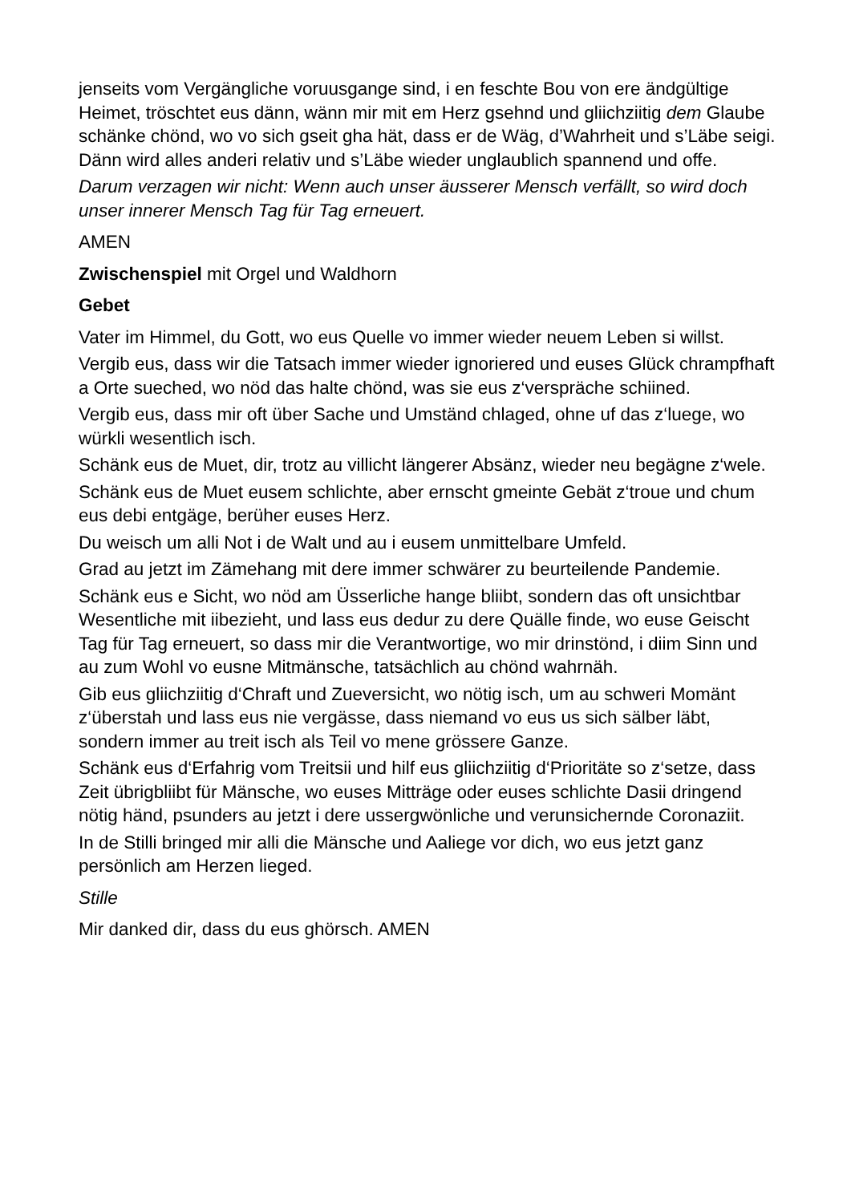jenseits vom Vergängliche voruusgange sind, i en feschte Bou von ere ändgültige Heimet, tröschtet eus dänn, wänn mir mit em Herz gsehnd und gliichziitig dem Glaube schänke chönd, wo vo sich gseit gha hät, dass er de Wäg, d’Wahrheit und s’Läbe seigi. Dänn wird alles anderi relativ und s’Läbe wieder unglaublich spannend und offe.
Darum verzagen wir nicht: Wenn auch unser äusserer Mensch verfällt, so wird doch unser innerer Mensch Tag für Tag erneuert.
AMEN
Zwischenspiel mit Orgel und Waldhorn
Gebet
Vater im Himmel, du Gott, wo eus Quelle vo immer wieder neuem Leben si willst.
Vergib eus, dass wir die Tatsach immer wieder ignoriered und euses Glück chrampfhaft a Orte sueched, wo nöd das halte chönd, was sie eus z‘verspräche schiined.
Vergib eus, dass mir oft über Sache und Umständ chlaged, ohne uf das z‘luege, wo würkli wesentlich isch.
Schänk eus de Muet, dir, trotz au villicht längerer Absänz, wieder neu begägne z‘wele.
Schänk eus de Muet eusem schlichte, aber ernscht gmeinte Gebät z‘troue und chum eus debi entgäge, berüher euses Herz.
Du weisch um alli Not i de Walt und au i eusem unmittelbare Umfeld.
Grad au jetzt im Zämehang mit dere immer schwärer zu beurteilende Pandemie.
Schänk eus e Sicht, wo nöd am Üsserliche hange bliibt, sondern das oft unsichtbar Wesentliche mit iibezieht, und lass eus dedur zu dere Quälle finde, wo euse Geischt Tag für Tag erneuert, so dass mir die Verantwortige, wo mir drinstönd, i diim Sinn und au zum Wohl vo eusne Mitmänsche, tatsächlich au chönd wahrnäh.
Gib eus gliichziitig d‘Chraft und Zueversicht, wo nötig isch, um au schweri Momänt z‘überstah und lass eus nie vergässe, dass niemand vo eus us sich sälber läbt, sondern immer au treit isch als Teil vo mene grössere Ganze.
Schänk eus d‘Erfahrig vom Treitsii und hilf eus gliichziitig d‘Prioritäte so z‘setze, dass Zeit übrigbliibt für Mänsche, wo euses Mitträge oder euses schlichte Dasii dringend nötig händ, psunders au jetzt i dere ussergwönliche und verunsichernde Coronaziit.
In de Stilli bringed mir alli die Mänsche und Aaliege vor dich, wo eus jetzt ganz persönlich am Herzen lieged.
Stille
Mir danked dir, dass du eus ghörsch. AMEN